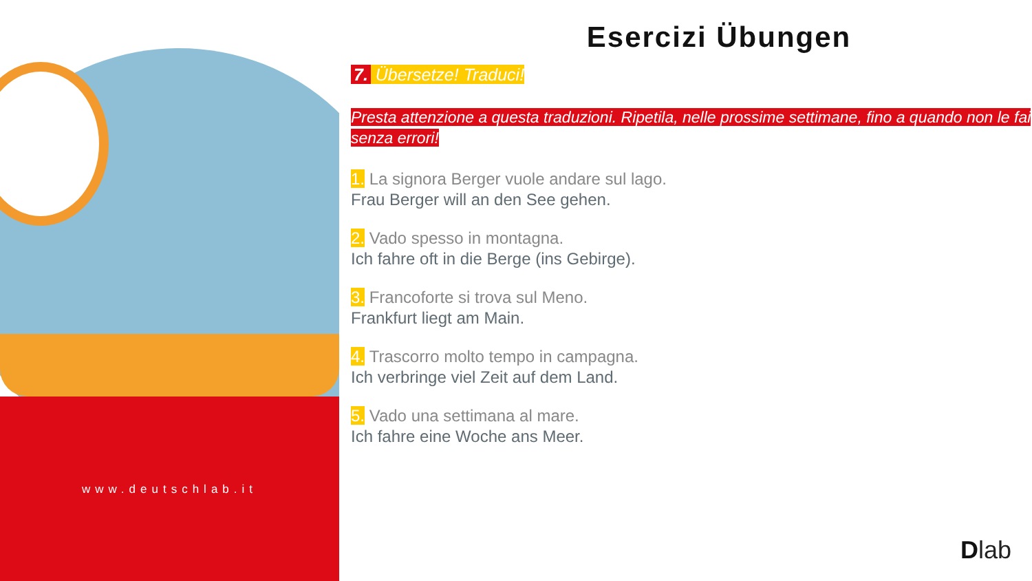www.deutschlab.it
Esercizi Übungen
7. Übersetze! Traduci!
Presta attenzione a questa traduzioni. Ripetila, nelle prossime settimane, fino a quando non le fai senza errori!
1. La signora Berger vuole andare sul lago.
Frau Berger will an den See gehen.
2. Vado spesso in montagna.
Ich fahre oft in die Berge (ins Gebirge).
3. Francoforte si trova sul Meno.
Frankfurt liegt am Main.
4. Trascorro molto tempo in campagna.
Ich verbringe viel Zeit auf dem Land.
5. Vado una settimana al mare.
Ich fahre eine Woche ans Meer.
Dlab